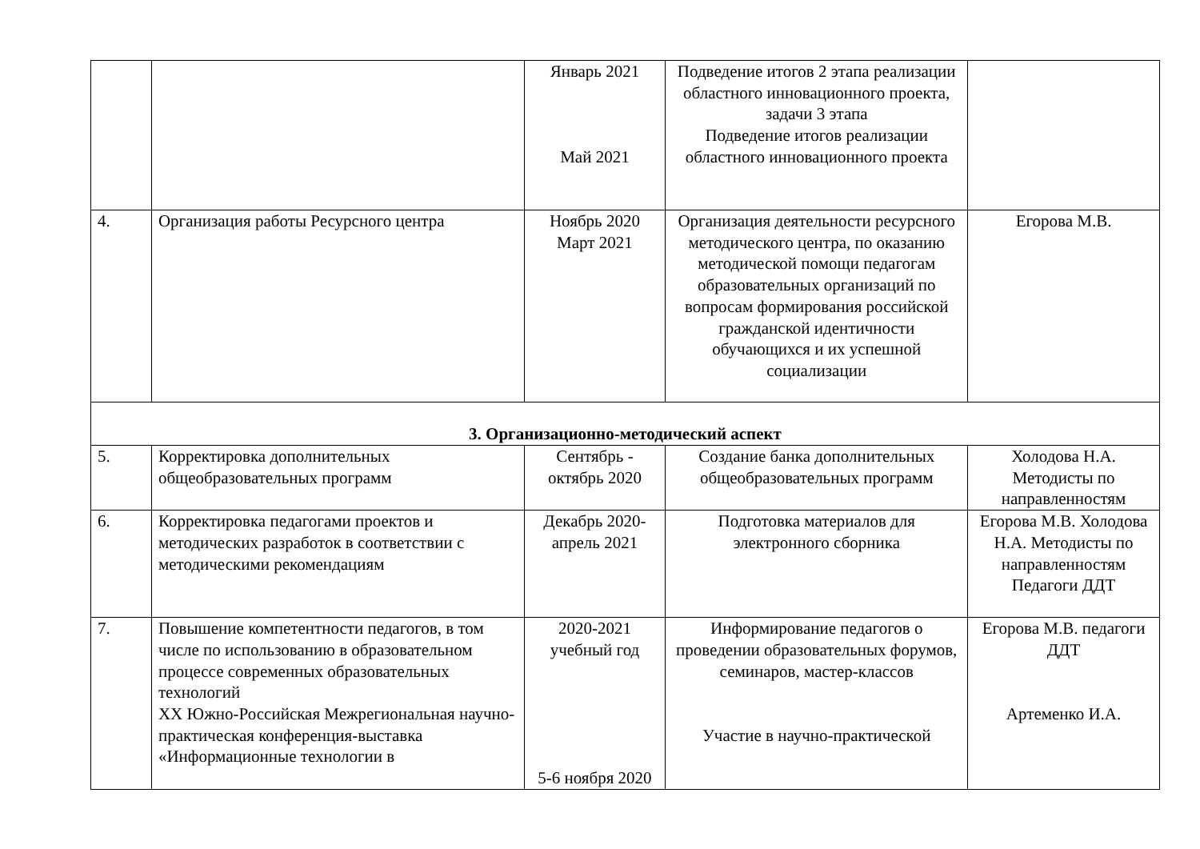| | | Январь 2021 Май 2021 | Подведение итогов 2 этапа реализации областного инновационного проекта, задачи 3 этапа Подведение итогов реализации областного инновационного проекта | |
| 4. | Организация работы Ресурсного центра | Ноябрь 2020 Март 2021 | Организация деятельности ресурсного методического центра, по оказанию методической помощи педагогам образовательных организаций по вопросам формирования российской гражданской идентичности обучающихся и их успешной социализации | Егорова М.В. |
| 3. Организационно-методический аспект | | | | |
| 5. | Корректировка дополнительных общеобразовательных программ | Сентябрь - октябрь 2020 | Создание банка дополнительных общеобразовательных программ | Холодова Н.А. Методисты по направленностям |
| 6. | Корректировка педагогами проектов и методических разработок в соответствии с методическими рекомендациям | Декабрь 2020-апрель 2021 | Подготовка материалов для электронного сборника | Егорова М.В. Холодова Н.А. Методисты по направленностям Педагоги ДДТ |
| 7. | Повышение компетентности педагогов, в том числе по использованию в образовательном процессе современных образовательных технологий XX Южно-Российская Межрегиональная научно-практическая конференция-выставка «Информационные технологии в | 2020-2021 учебный год 5-6 ноября 2020 | Информирование педагогов о проведении образовательных форумов, семинаров, мастер-классов Участие в научно-практической | Егорова М.В. педагоги ДДТ Артеменко И.А. |